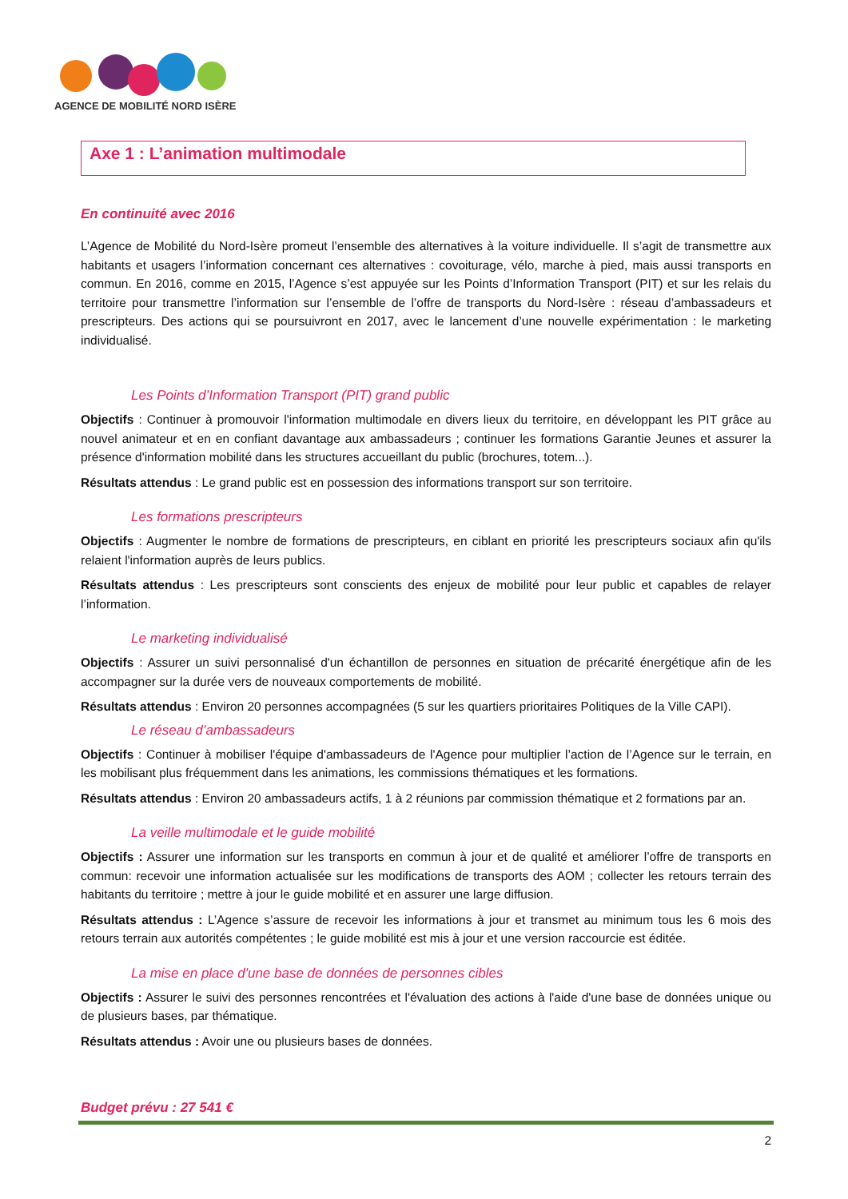AGENCE DE MOBILITÉ NORD ISÈRE
Axe 1 : L’animation multimodale
En continuité avec 2016
L’Agence de Mobilité du Nord-Isère promeut l’ensemble des alternatives à la voiture individuelle. Il s’agit de transmettre aux habitants et usagers l’information concernant ces alternatives : covoiturage, vélo, marche à pied, mais aussi transports en commun. En 2016, comme en 2015, l’Agence s’est appuyée sur les Points d’Information Transport (PIT) et sur les relais du territoire pour transmettre l’information sur l’ensemble de l’offre de transports du Nord-Isère : réseau d’ambassadeurs et prescripteurs. Des actions qui se poursuivront en 2017, avec le lancement d’une nouvelle expérimentation : le marketing individualisé.
Les Points d’Information Transport (PIT) grand public
Objectifs : Continuer à promouvoir l'information multimodale en divers lieux du territoire, en développant les PIT grâce au nouvel animateur et en en confiant davantage aux ambassadeurs ; continuer les formations Garantie Jeunes et assurer la présence d'information mobilité dans les structures accueillant du public (brochures, totem...).
Résultats attendus : Le grand public est en possession des informations transport sur son territoire.
Les formations prescripteurs
Objectifs : Augmenter le nombre de formations de prescripteurs, en ciblant en priorité les prescripteurs sociaux afin qu'ils relaient l'information auprès de leurs publics.
Résultats attendus : Les prescripteurs sont conscients des enjeux de mobilité pour leur public et capables de relayer l’information.
Le marketing individualisé
Objectifs : Assurer un suivi personnalisé d'un échantillon de personnes en situation de précarité énergétique afin de les accompagner sur la durée vers de nouveaux comportements de mobilité.
Résultats attendus : Environ 20 personnes accompagnées (5 sur les quartiers prioritaires Politiques de la Ville CAPI).
Le réseau d’ambassadeurs
Objectifs : Continuer à mobiliser l'équipe d'ambassadeurs de l'Agence pour multiplier l’action de l’Agence sur le terrain, en les mobilisant plus fréquemment dans les animations, les commissions thématiques et les formations.
Résultats attendus : Environ 20 ambassadeurs actifs, 1 à 2 réunions par commission thématique et 2 formations par an.
La veille multimodale et le guide mobilité
Objectifs : Assurer une information sur les transports en commun à jour et de qualité et améliorer l’offre de transports en commun: recevoir une information actualisée sur les modifications de transports des AOM ; collecter les retours terrain des habitants du territoire ; mettre à jour le guide mobilité et en assurer une large diffusion.
Résultats attendus : L’Agence s’assure de recevoir les informations à jour et transmet au minimum tous les 6 mois des retours terrain aux autorités compétentes ; le guide mobilité est mis à jour et une version raccourcie est éditée.
La mise en place d'une base de données de personnes cibles
Objectifs : Assurer le suivi des personnes rencontrées et l'évaluation des actions à l'aide d'une base de données unique ou de plusieurs bases, par thématique.
Résultats attendus : Avoir une ou plusieurs bases de données.
Budget prévu : 27 541 €
2